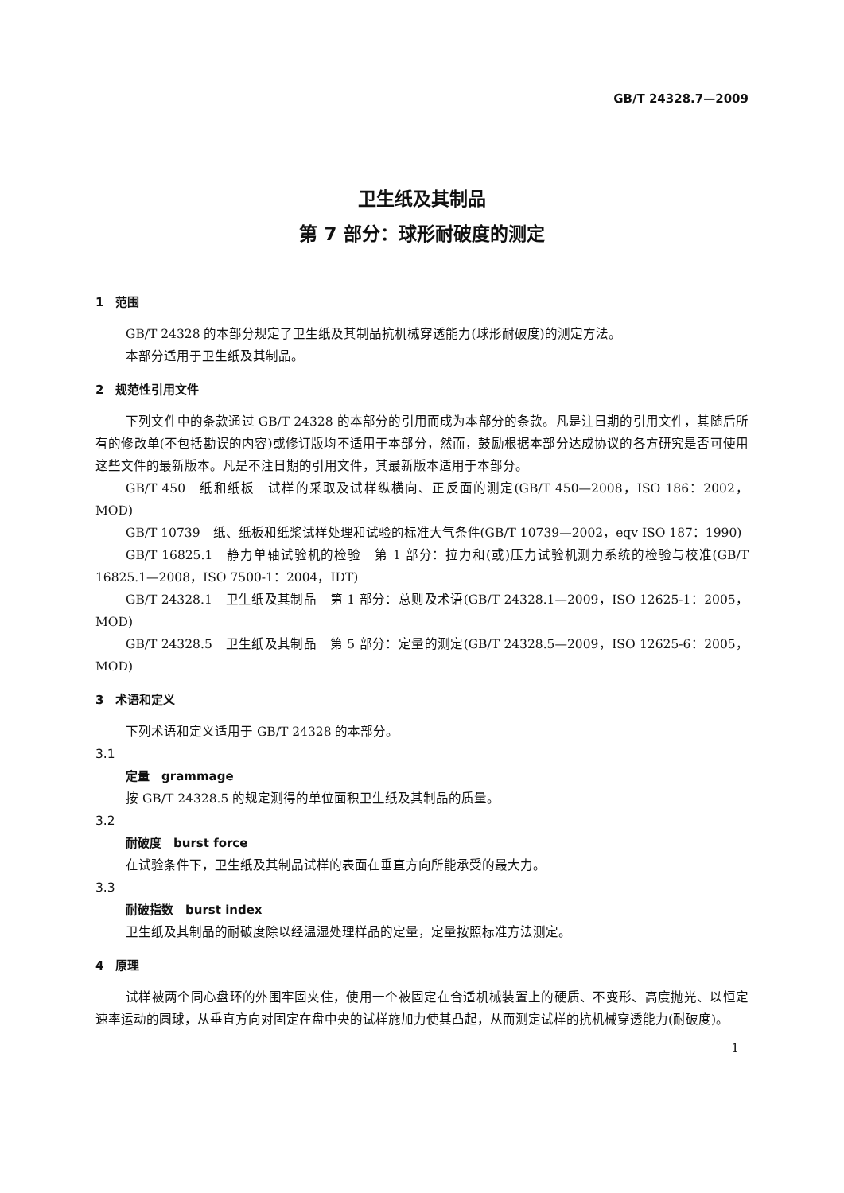GB/T 24328.7—2009
卫生纸及其制品
第 7 部分：球形耐破度的测定
1　范围
GB/T 24328 的本部分规定了卫生纸及其制品抗机械穿透能力(球形耐破度)的测定方法。
本部分适用于卫生纸及其制品。
2　规范性引用文件
下列文件中的条款通过 GB/T 24328 的本部分的引用而成为本部分的条款。凡是注日期的引用文件，其随后所有的修改单(不包括勘误的内容)或修订版均不适用于本部分，然而，鼓励根据本部分达成协议的各方研究是否可使用这些文件的最新版本。凡是不注日期的引用文件，其最新版本适用于本部分。
GB/T 450　纸和纸板　试样的采取及试样纵横向、正反面的测定(GB/T 450—2008，ISO 186：2002，MOD)
GB/T 10739　纸、纸板和纸浆试样处理和试验的标准大气条件(GB/T 10739—2002，eqv ISO 187：1990)
GB/T 16825.1　静力单轴试验机的检验　第 1 部分：拉力和(或)压力试验机测力系统的检验与校准(GB/T 16825.1—2008，ISO 7500-1：2004，IDT)
GB/T 24328.1　卫生纸及其制品　第 1 部分：总则及术语(GB/T 24328.1—2009，ISO 12625-1：2005，MOD)
GB/T 24328.5　卫生纸及其制品　第 5 部分：定量的测定(GB/T 24328.5—2009，ISO 12625-6：2005，MOD)
3　术语和定义
下列术语和定义适用于 GB/T 24328 的本部分。
3.1
定量　grammage
按 GB/T 24328.5 的规定测得的单位面积卫生纸及其制品的质量。
3.2
耐破度　burst force
在试验条件下，卫生纸及其制品试样的表面在垂直方向所能承受的最大力。
3.3
耐破指数　burst index
卫生纸及其制品的耐破度除以经温湿处理样品的定量，定量按照标准方法测定。
4　原理
试样被两个同心盘环的外围牢固夹住，使用一个被固定在合适机械装置上的硬质、不变形、高度抛光、以恒定速率运动的圆球，从垂直方向对固定在盘中央的试样施加力使其凸起，从而测定试样的抗机械穿透能力(耐破度)。
1